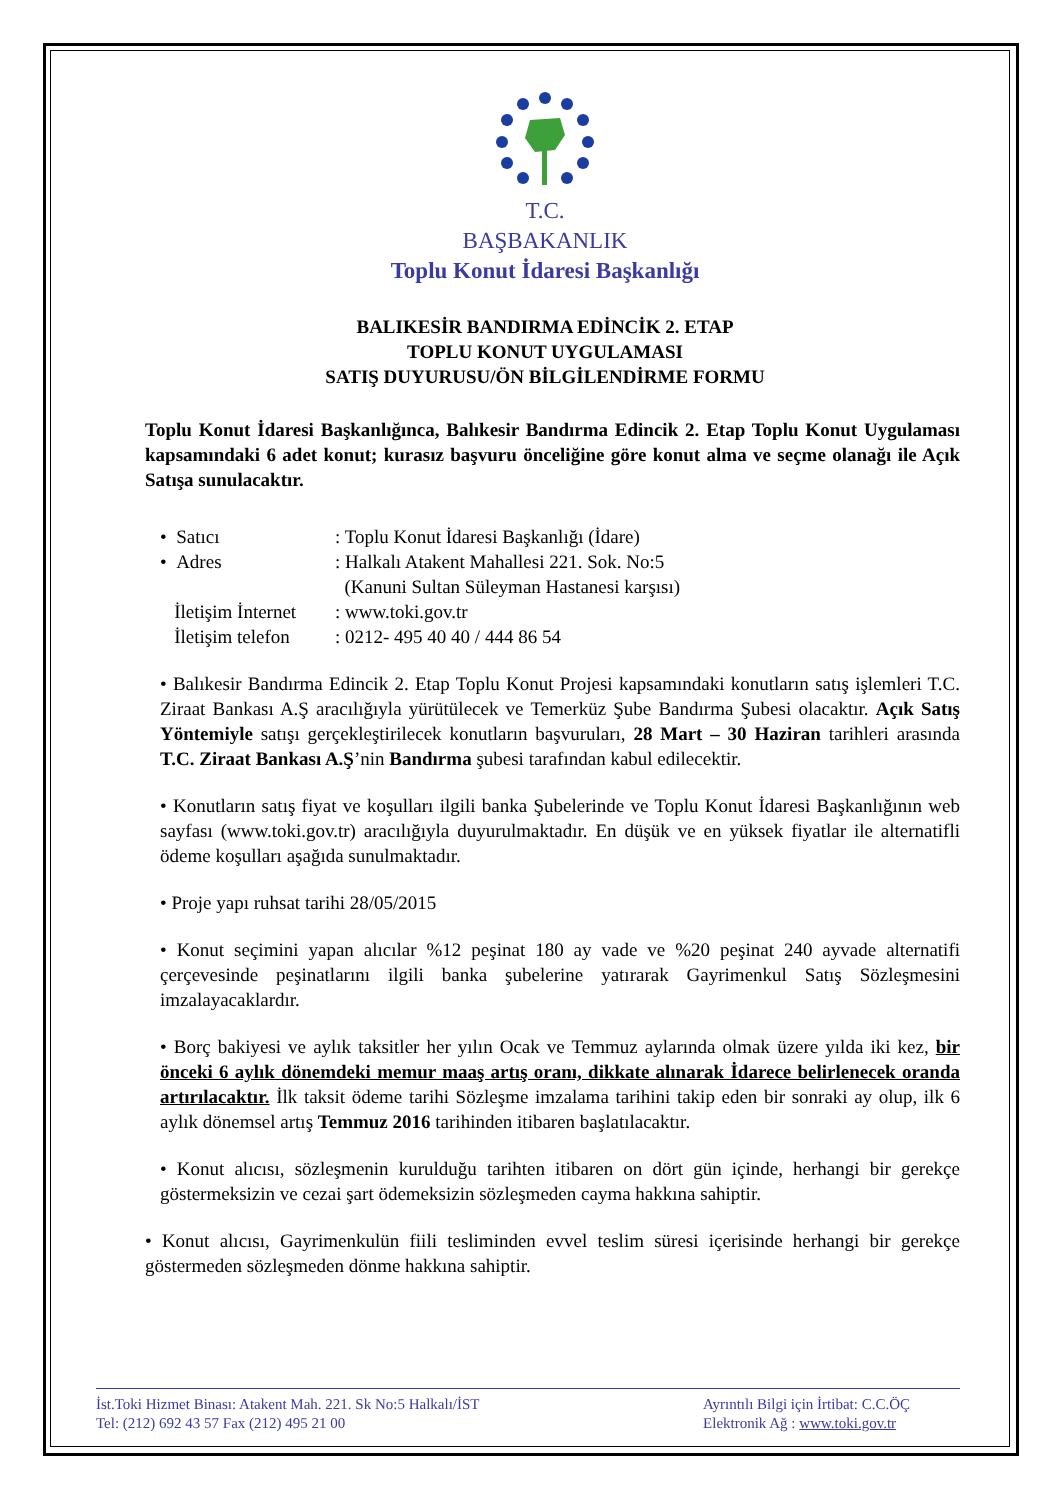T.C.
BAŞBAKANLIK
Toplu Konut İdaresi Başkanlığı
BALIKESİR BANDIRMA EDİNCİK 2. ETAP
TOPLU KONUT UYGULAMASI
SATIŞ DUYURUSU/ÖN BİLGİLENDİRME FORMU
Toplu Konut İdaresi Başkanlığınca, Balıkesir Bandırma Edincik 2. Etap Toplu Konut Uygulaması kapsamındaki 6 adet konut; kurasız başvuru önceliğine göre konut alma ve seçme olanağı ile Açık Satışa sunulacaktır.
• Satıcı: Toplu Konut İdaresi Başkanlığı (İdare)
• Adres: Halkalı Atakent Mahallesi 221. Sok. No:5
(Kanuni Sultan Süleyman Hastanesi karşısı)
İletişim İnternet: www.toki.gov.tr
İletişim telefon: 0212- 495 40 40 / 444 86 54
• Balıkesir Bandırma Edincik 2. Etap Toplu Konut Projesi kapsamındaki konutların satış işlemleri T.C. Ziraat Bankası A.Ş aracılığıyla yürütülecek ve Temerküz Şube Bandırma Şubesi olacaktır. Açık Satış Yöntemiyle satışı gerçekleştirilecek konutların başvuruları, 28 Mart – 30 Haziran tarihleri arasında T.C. Ziraat Bankası A.Ş’nin Bandırma şubesi tarafından kabul edilecektir.
• Konutların satış fiyat ve koşulları ilgili banka Şubelerinde ve Toplu Konut İdaresi Başkanlığının web sayfası (www.toki.gov.tr) aracılığıyla duyurulmaktadır. En düşük ve en yüksek fiyatlar ile alternatifli ödeme koşulları aşağıda sunulmaktadır.
• Proje yapı ruhsat tarihi 28/05/2015
• Konut seçimini yapan alıcılar %12 peşinat 180 ay vade ve %20 peşinat 240 ayvade alternatifi çerçevesinde peşinatlarını ilgili banka şubelerine yatırarak Gayrimenkul Satış Sözleşmesini imzalayacaklardır.
• Borç bakiyesi ve aylık taksitler her yılın Ocak ve Temmuz aylarında olmak üzere yılda iki kez, bir önceki 6 aylık dönemdeki memur maaş artış oranı, dikkate alınarak İdarece belirlenecek oranda artırılacaktır. İlk taksit ödeme tarihi Sözleşme imzalama tarihini takip eden bir sonraki ay olup, ilk 6 aylık dönemsel artış Temmuz 2016 tarihinden itibaren başlatılacaktır.
• Konut alıcısı, sözleşmenin kurulduğu tarihten itibaren on dört gün içinde, herhangi bir gerekçe göstermeksizin ve cezai şart ödemeksizin sözleşmeden cayma hakkına sahiptir.
• Konut alıcısı, Gayrimenkulün fiili tesliminden evvel teslim süresi içerisinde herhangi bir gerekçe göstermeden sözleşmeden dönme hakkına sahiptir.
İst.Toki Hizmet Binası: Atakent Mah. 221. Sk No:5 Halkalı/İST
Tel: (212) 692 43 57 Fax (212) 495 21 00
Ayrıntılı Bilgi için İrtibat: C.C.ÖÇ
Elektronik Ağ : www.toki.gov.tr